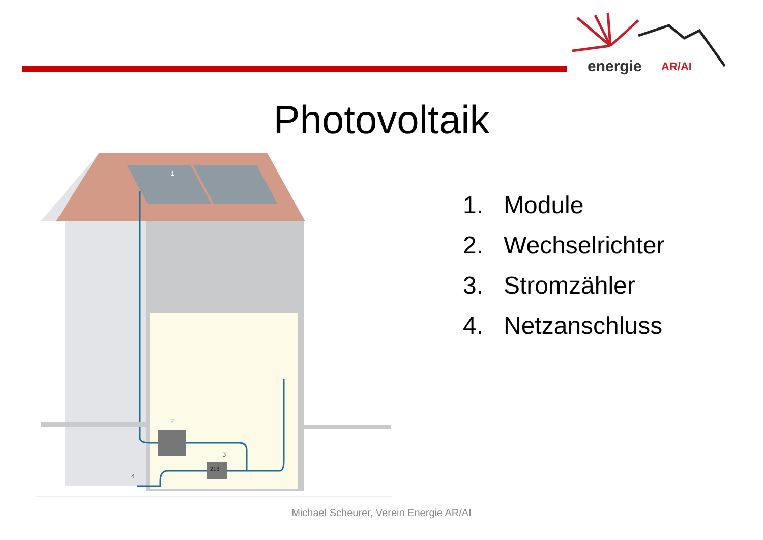energie
AR/AI
Photovoltaik
1. Module
2. Wechselrichter
3. Stromzähler
4. Netzanschluss
218
2
3
4
1
Michael Scheurer, Verein Energie AR/AI